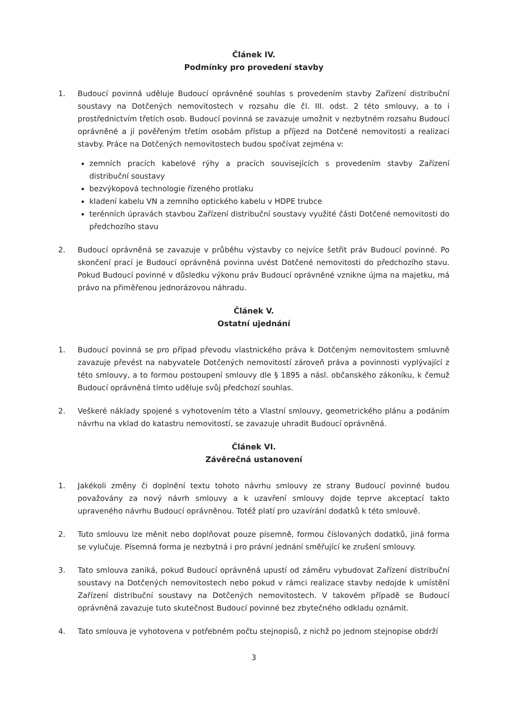Článek IV.
Podmínky pro provedení stavby
1. Budoucí povinná uděluje Budoucí oprávněné souhlas s provedením stavby Zařízení distribuční soustavy na Dotčených nemovitostech v rozsahu dle čl. III. odst. 2 této smlouvy, a to i prostřednictvím třetích osob. Budoucí povinná se zavazuje umožnit v nezbytném rozsahu Budoucí oprávněné a jí pověřeným třetím osobám přístup a příjezd na Dotčené nemovitosti a realizaci stavby. Práce na Dotčených nemovitostech budou spočívat zejména v:
zemních pracích kabelové rýhy a pracích souvisejících s provedením stavby Zařízení distribuční soustavy
bezvýkopová technologie řízeného protlaku
kladení kabelu VN a zemního optického kabelu v HDPE trubce
terénních úpravách stavbou Zařízení distribuční soustavy využité části Dotčené nemovitosti do předchozího stavu
2. Budoucí oprávněná se zavazuje v průběhu výstavby co nejvíce šetřit práv Budoucí povinné. Po skončení prací je Budoucí oprávněná povinna uvést Dotčené nemovitosti do předchozího stavu. Pokud Budoucí povinné v důsledku výkonu práv Budoucí oprávněné vznikne újma na majetku, má právo na přiměřenou jednorázovou náhradu.
Článek V.
Ostatní ujednání
1. Budoucí povinná se pro případ převodu vlastnického práva k Dotčeným nemovitostem smluvně zavazuje převést na nabyvatele Dotčených nemovitostí zároveň práva a povinnosti vyplývající z této smlouvy, a to formou postoupení smlouvy dle § 1895 a násl. občanského zákoníku, k čemuž Budoucí oprávněná tímto uděluje svůj předchozí souhlas.
2. Veškeré náklady spojené s vyhotovením této a Vlastní smlouvy, geometrického plánu a podáním návrhu na vklad do katastru nemovitostí, se zavazuje uhradit Budoucí oprávněná.
Článek VI.
Závěrečná ustanovení
1. Jakékoli změny či doplnění textu tohoto návrhu smlouvy ze strany Budoucí povinné budou považovány za nový návrh smlouvy a k uzavření smlouvy dojde teprve akceptací takto upraveného návrhu Budoucí oprávněnou. Totéž platí pro uzavírání dodatků k této smlouvě.
2. Tuto smlouvu lze měnit nebo doplňovat pouze písemně, formou číslovaných dodatků, jiná forma se vylučuje. Písemná forma je nezbytná i pro právní jednání směřující ke zrušení smlouvy.
3. Tato smlouva zaniká, pokud Budoucí oprávněná upustí od záměru vybudovat Zařízení distribuční soustavy na Dotčených nemovitostech nebo pokud v rámci realizace stavby nedojde k umístění Zařízení distribuční soustavy na Dotčených nemovitostech. V takovém případě se Budoucí oprávněná zavazuje tuto skutečnost Budoucí povinné bez zbytečného odkladu oznámit.
4. Tato smlouva je vyhotovena v potřebném počtu stejnopisů, z nichž po jednom stejnopise obdrží
3